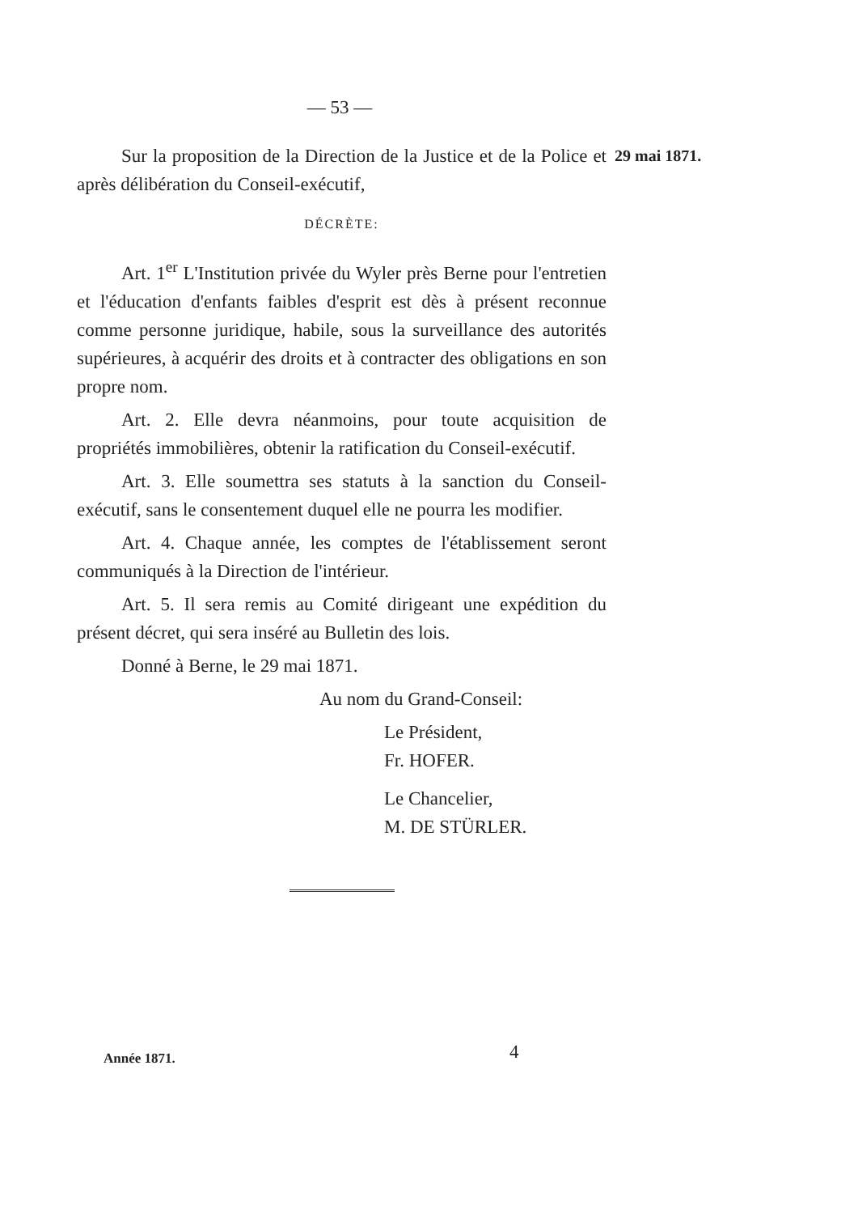— 53 —
29 mai 1871.
Sur la proposition de la Direction de la Justice et de la Police et après délibération du Conseil-exécutif,
DÉCRÈTE:
Art. 1<sup>er</sup> L'Institution privée du Wyler près Berne pour l'entretien et l'éducation d'enfants faibles d'esprit est dès à présent reconnue comme personne juridique, habile, sous la surveillance des autorités supérieures, à acquérir des droits et à contracter des obligations en son propre nom.
Art. 2. Elle devra néanmoins, pour toute acquisition de propriétés immobilières, obtenir la ratification du Conseil-exécutif.
Art. 3. Elle soumettra ses statuts à la sanction du Conseil-exécutif, sans le consentement duquel elle ne pourra les modifier.
Art. 4. Chaque année, les comptes de l'établissement seront communiqués à la Direction de l'intérieur.
Art. 5. Il sera remis au Comité dirigeant une expédition du présent décret, qui sera inséré au Bulletin des lois.
Donné à Berne, le 29 mai 1871.
Au nom du Grand-Conseil:
Le Président,
Fr. HOFER.
Le Chancelier,
M. DE STÜRLER.
Année 1871. 4